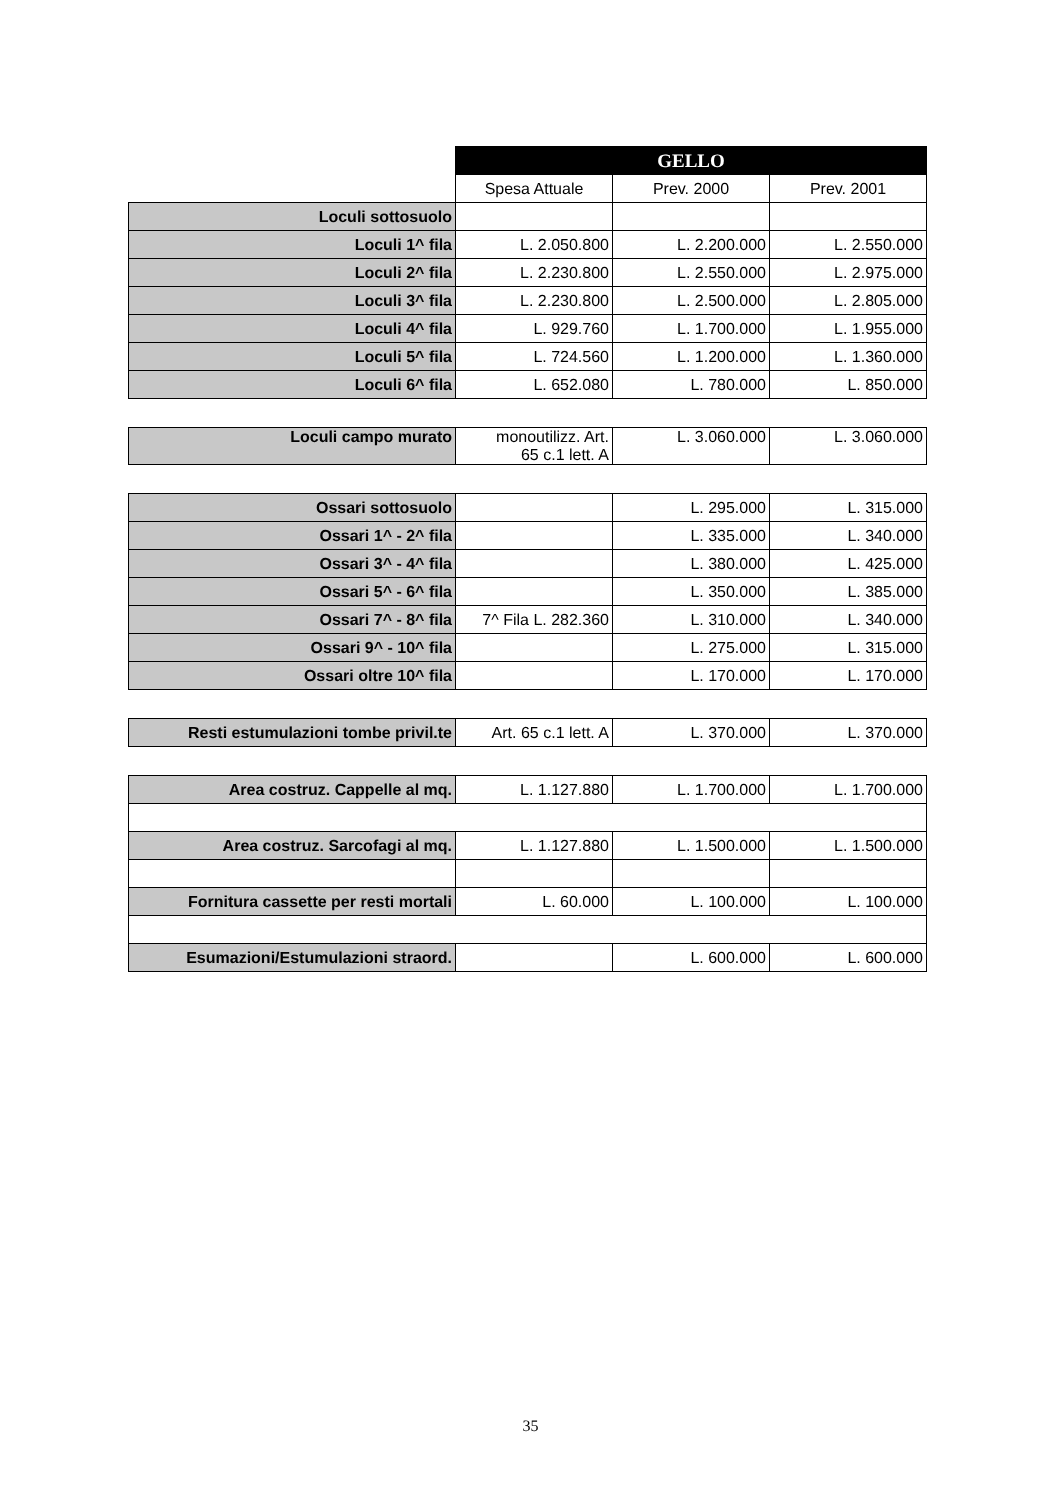| | | GELLO | |
| | Spesa Attuale | Prev. 2000 | Prev. 2001 |
| Loculi sottosuolo | | | |
| Loculi 1^ fila | L. 2.050.800 | L. 2.200.000 | L. 2.550.000 |
| Loculi 2^ fila | L. 2.230.800 | L. 2.550.000 | L. 2.975.000 |
| Loculi 3^ fila | L. 2.230.800 | L. 2.500.000 | L. 2.805.000 |
| Loculi 4^ fila | L. 929.760 | L. 1.700.000 | L. 1.955.000 |
| Loculi 5^ fila | L. 724.560 | L. 1.200.000 | L. 1.360.000 |
| Loculi 6^ fila | L. 652.080 | L. 780.000 | L. 850.000 |
| Loculi campo murato | monoutilizz. Art. 65 c.1 lett. A | L. 3.060.000 | L. 3.060.000 |
| Ossari sottosuolo | | L. 295.000 | L. 315.000 |
| Ossari 1^ - 2^ fila | | L. 335.000 | L. 340.000 |
| Ossari 3^ - 4^ fila | | L. 380.000 | L. 425.000 |
| Ossari 5^ - 6^ fila | | L. 350.000 | L. 385.000 |
| Ossari 7^ - 8^ fila | 7^ Fila L. 282.360 | L. 310.000 | L. 340.000 |
| Ossari 9^ - 10^ fila | | L. 275.000 | L. 315.000 |
| Ossari oltre 10^ fila | | L. 170.000 | L. 170.000 |
| Resti estumulazioni tombe privil.te | Art. 65 c.1 lett. A | L. 370.000 | L. 370.000 |
| Area costruz. Cappelle al mq. | L. 1.127.880 | L. 1.700.000 | L. 1.700.000 |
| Area costruz. Sarcofagi al mq. | L. 1.127.880 | L. 1.500.000 | L. 1.500.000 |
| Fornitura cassette per resti mortali | L. 60.000 | L. 100.000 | L. 100.000 |
| Esumazioni/Estumulazioni straord. | | L. 600.000 | L. 600.000 |
35